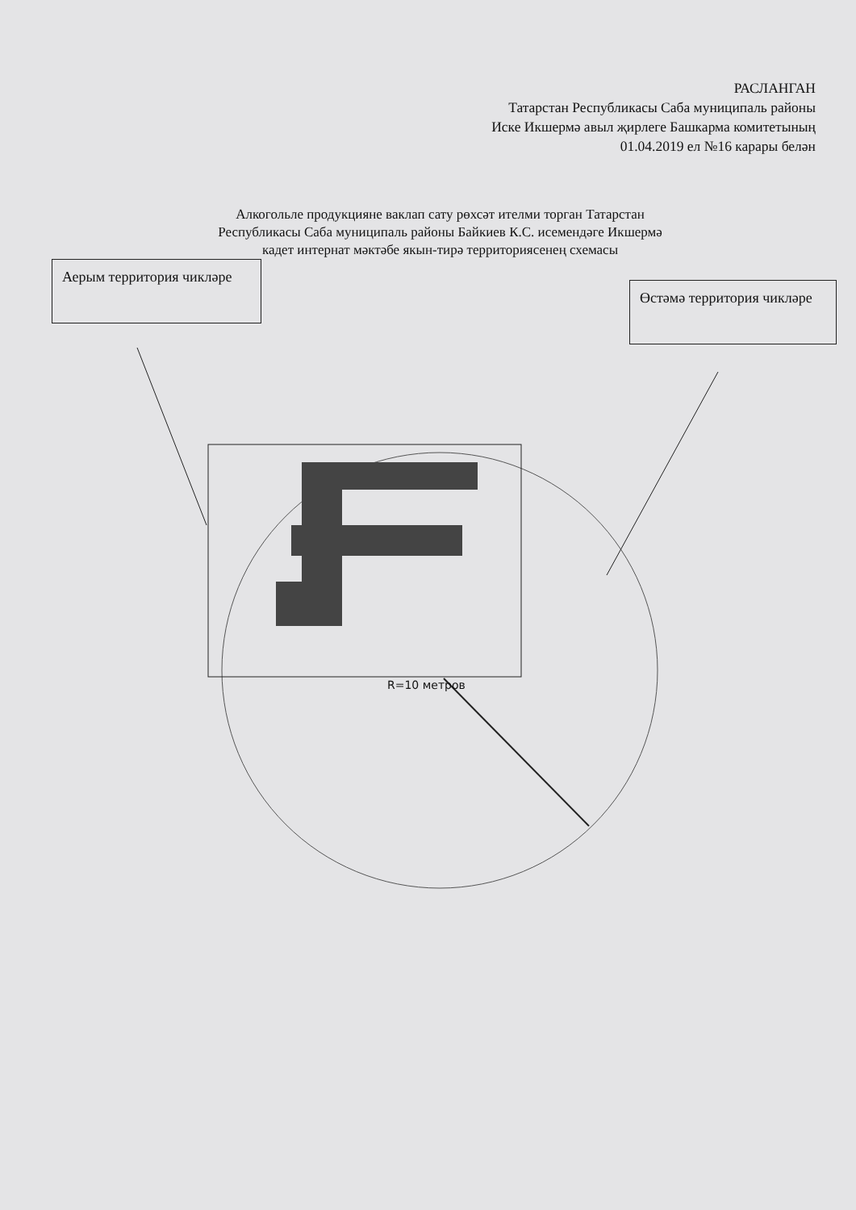РАСЛАНГАН
Татарстан Республикасы Саба муниципаль районы
Иске Икшермә авыл җирлеге Башкарма комитетының
01.04.2019 ел №16 карары белән
Алкогольле продукцияне ваклап сату рөхсәт ителми торган Татарстан
Республикасы Саба муниципаль районы Байкиев К.С. исемендәге Икшермә
кадет интернат мәктәбе якын-тирә территориясенең схемасы
Аерым территория чикләре
Өстәмә территория чикләре
R=10 метров